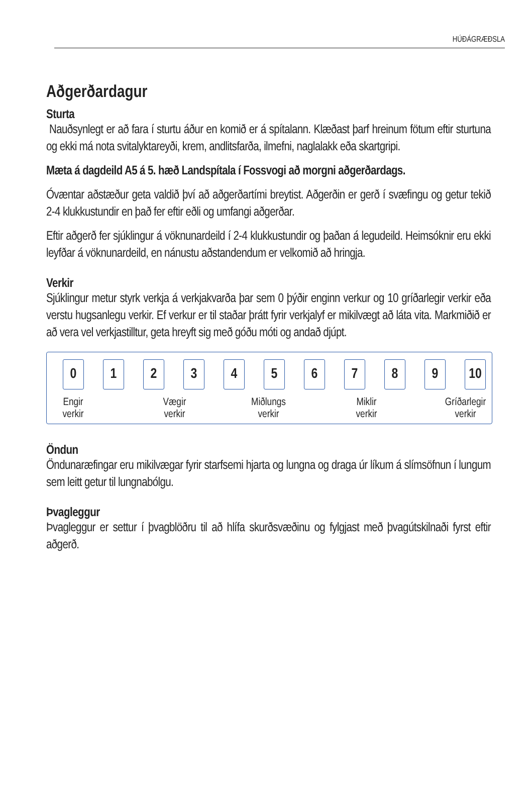HÚÐÁGRÆÐSLA
Aðgerðardagur
Sturta
Nauðsynlegt er að fara í sturtu áður en komið er á spítalann. Klæðast þarf hreinum fötum eftir sturtuna og ekki má nota svitalyktareyði, krem, andlitsfarða, ilmefni, naglalakk eða skartgripi.
Mæta á dagdeild A5 á 5. hæð Landspítala í Fossvogi að morgni aðgerðardags.
Óvæntar aðstæður geta valdið því að aðgerðartími breytist. Aðgerðin er gerð í svæfingu og getur tekið 2-4 klukkustundir en það fer eftir eðli og umfangi aðgerðar.
Eftir aðgerð fer sjúklingur á vöknunardeild í 2-4 klukkustundir og þaðan á legudeild. Heimsóknir eru ekki leyfðar á vöknunardeild, en nánustu aðstandendum er velkomið að hringja.
Verkir
Sjúklingur metur styrk verkja á verkjakvarða þar sem 0 þýðir enginn verkur og 10 gríðarlegir verkir eða verstu hugsanlegu verkir. Ef verkur er til staðar þrátt fyrir verkjalyf er mikilvægt að láta vita. Markmiðið er að vera vel verkjastilltur, geta hreyft sig með góðu móti og andað djúpt.
0 1 2 3 4 5 6 7 8 9 10
Engir
verkir
Vægir
verkir
Miðlungs
verkir
Miklir
verkir
Gríðarlegir
verkir
Öndun
Öndunaræfingar eru mikilvægar fyrir starfsemi hjarta og lungna og draga úr líkum á slímsöfnun í lungum sem leitt getur til lungnabólgu.
Þvagleggur
Þvagleggur er settur í þvagblöðru til að hlífa skurðsvæðinu og fylgjast með þvagútskilnaði fyrst eftir aðgerð.